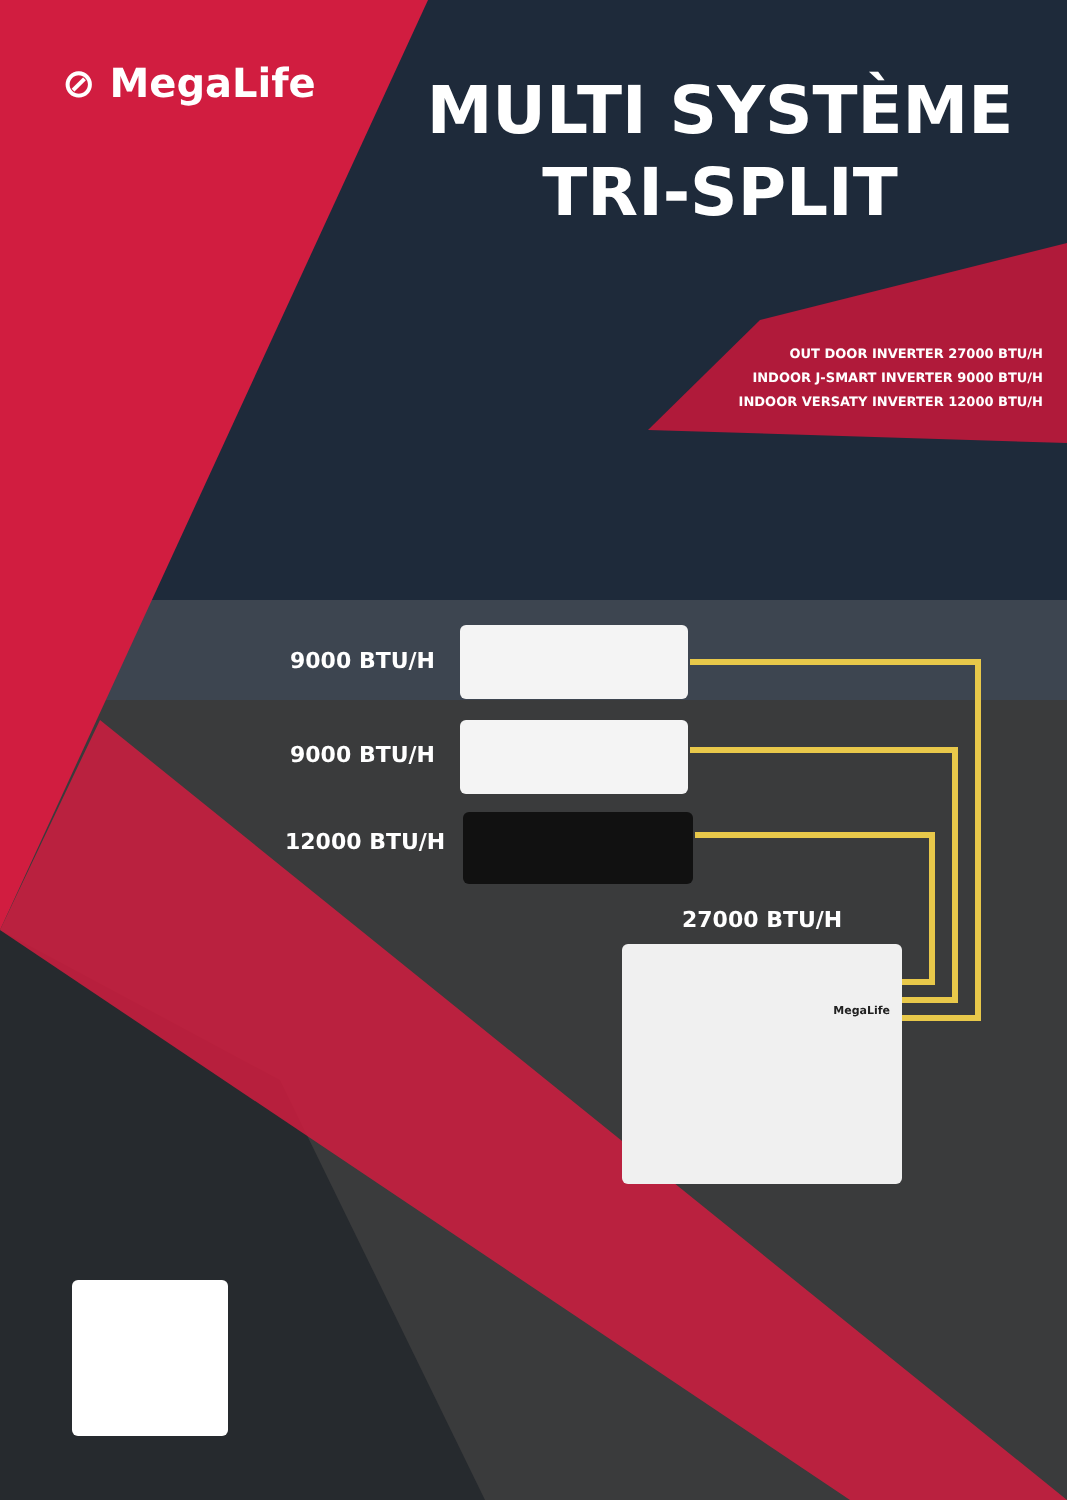⊘ MegaLife
MULTI SYSTÈME
TRI-SPLIT
OUT DOOR INVERTER 27000 BTU/H
INDOOR J-SMART INVERTER 9000 BTU/H
INDOOR VERSATY INVERTER 12000 BTU/H
9000 BTU/H
9000 BTU/H
12000 BTU/H
27000 BTU/H
MegaLife